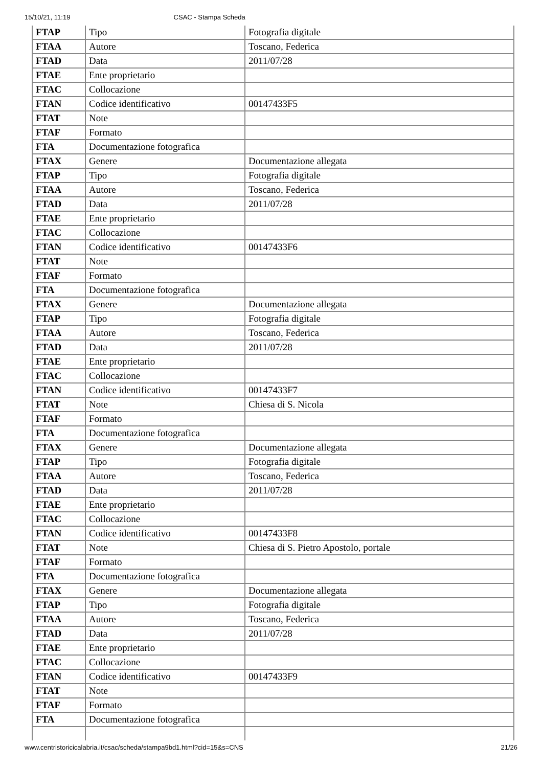15/10/21, 11:19 CSAC - Stampa Scheda
| FTAP | Tipo | Fotografia digitale |
| FTAA | Autore | Toscano, Federica |
| FTAD | Data | 2011/07/28 |
| FTAE | Ente proprietario | |
| FTAC | Collocazione | |
| FTAN | Codice identificativo | 00147433F5 |
| FTAT | Note | |
| FTAF | Formato | |
| FTA | Documentazione fotografica | |
| FTAX | Genere | Documentazione allegata |
| FTAP | Tipo | Fotografia digitale |
| FTAA | Autore | Toscano, Federica |
| FTAD | Data | 2011/07/28 |
| FTAE | Ente proprietario | |
| FTAC | Collocazione | |
| FTAN | Codice identificativo | 00147433F6 |
| FTAT | Note | |
| FTAF | Formato | |
| FTA | Documentazione fotografica | |
| FTAX | Genere | Documentazione allegata |
| FTAP | Tipo | Fotografia digitale |
| FTAA | Autore | Toscano, Federica |
| FTAD | Data | 2011/07/28 |
| FTAE | Ente proprietario | |
| FTAC | Collocazione | |
| FTAN | Codice identificativo | 00147433F7 |
| FTAT | Note | Chiesa di S. Nicola |
| FTAF | Formato | |
| FTA | Documentazione fotografica | |
| FTAX | Genere | Documentazione allegata |
| FTAP | Tipo | Fotografia digitale |
| FTAA | Autore | Toscano, Federica |
| FTAD | Data | 2011/07/28 |
| FTAE | Ente proprietario | |
| FTAC | Collocazione | |
| FTAN | Codice identificativo | 00147433F8 |
| FTAT | Note | Chiesa di S. Pietro Apostolo, portale |
| FTAF | Formato | |
| FTA | Documentazione fotografica | |
| FTAX | Genere | Documentazione allegata |
| FTAP | Tipo | Fotografia digitale |
| FTAA | Autore | Toscano, Federica |
| FTAD | Data | 2011/07/28 |
| FTAE | Ente proprietario | |
| FTAC | Collocazione | |
| FTAN | Codice identificativo | 00147433F9 |
| FTAT | Note | |
| FTAF | Formato | |
| FTA | Documentazione fotografica | |
www.centristoricicalabria.it/csac/scheda/stampa9bd1.html?cid=15&s=CNS 21/26